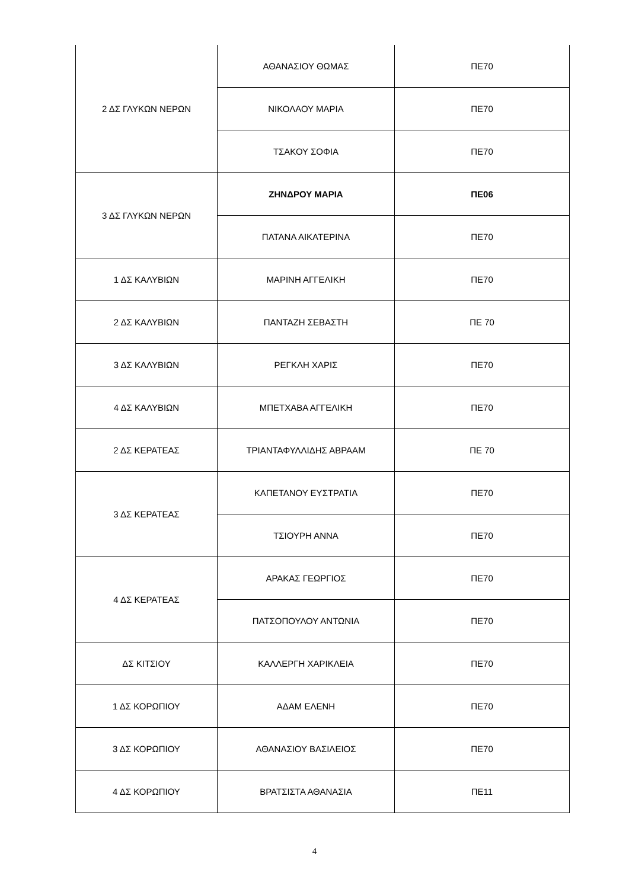| 2 ΔΣ ΓΛΥΚΩΝ ΝΕΡΩΝ | ΑΘΑΝΑΣΙΟΥ ΘΩΜΑΣ | ΠΕ70 |
| | ΝΙΚΟΛΑΟΥ ΜΑΡΙΑ | ΠΕ70 |
| | ΤΣΑΚΟΥ ΣΟΦΙΑ | ΠΕ70 |
| 3 ΔΣ ΓΛΥΚΩΝ ΝΕΡΩΝ | ΖΗΝΔΡΟΥ ΜΑΡΙΑ | ΠΕ06 |
| | ΠΑΤΑΝΑ ΑΙΚΑΤΕΡΙΝΑ | ΠΕ70 |
| 1 ΔΣ ΚΑΛΥΒΙΩΝ | ΜΑΡΙΝΗ ΑΓΓΕΛΙΚΗ | ΠΕ70 |
| 2 ΔΣ ΚΑΛΥΒΙΩΝ | ΠΑΝΤΑΖΗ ΣΕΒΑΣΤΗ | ΠΕ 70 |
| 3 ΔΣ ΚΑΛΥΒΙΩΝ | ΡΕΓΚΛΗ ΧΑΡΙΣ | ΠΕ70 |
| 4 ΔΣ ΚΑΛΥΒΙΩΝ | ΜΠΕΤΧΑΒΑ ΑΓΓΕΛΙΚΗ | ΠΕ70 |
| 2 ΔΣ ΚΕΡΑΤΕΑΣ | ΤΡΙΑΝΤΑΦΥΛΛΙΔΗΣ ΑΒΡΑΑΜ | ΠΕ 70 |
| 3 ΔΣ ΚΕΡΑΤΕΑΣ | ΚΑΠΕΤΑΝΟΥ ΕΥΣΤΡΑΤΙΑ | ΠΕ70 |
| | ΤΣΙΟΥΡΗ ΑΝΝΑ | ΠΕ70 |
| 4 ΔΣ ΚΕΡΑΤΕΑΣ | ΑΡΑΚΑΣ ΓΕΩΡΓΙΟΣ | ΠΕ70 |
| | ΠΑΤΣΟΠΟΥΛΟΥ ΑΝΤΩΝΙΑ | ΠΕ70 |
| ΔΣ ΚΙΤΣΙΟΥ | ΚΑΛΛΕΡΓΗ ΧΑΡΙΚΛΕΙΑ | ΠΕ70 |
| 1 ΔΣ ΚΟΡΩΠΙΟΥ | ΑΔΑΜ ΕΛΕΝΗ | ΠΕ70 |
| 3 ΔΣ ΚΟΡΩΠΙΟΥ | ΑΘΑΝΑΣΙΟΥ ΒΑΣΙΛΕΙΟΣ | ΠΕ70 |
| 4 ΔΣ ΚΟΡΩΠΙΟΥ | ΒΡΑΤΣΙΣΤΑ ΑΘΑΝΑΣΙΑ | ΠΕ11 |
4